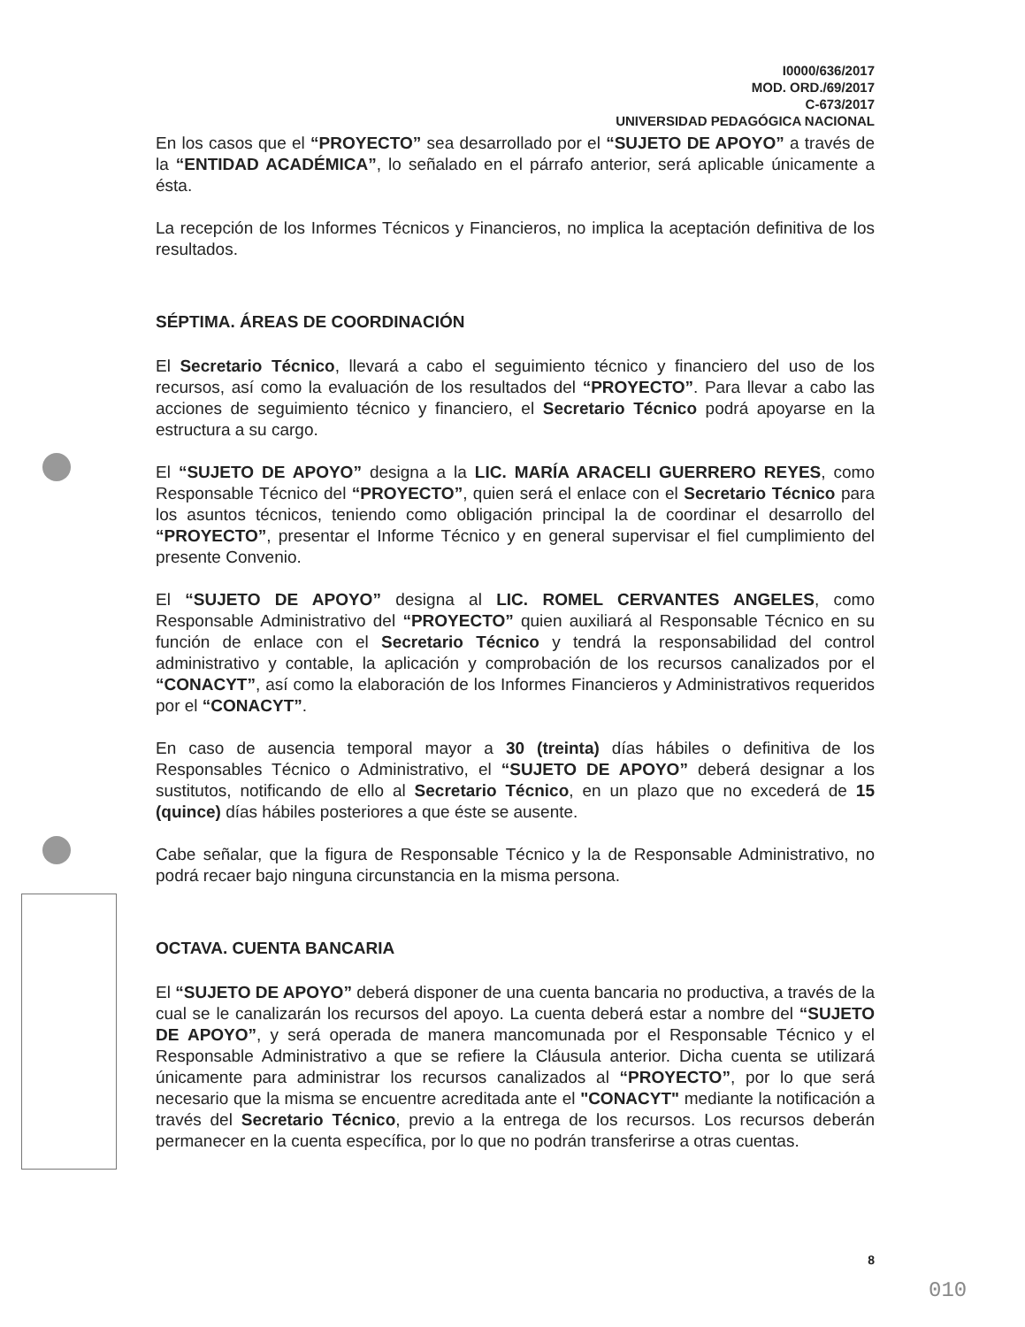I0000/636/2017
MOD. ORD./69/2017
C-673/2017
UNIVERSIDAD PEDAGÓGICA NACIONAL
En los casos que el “PROYECTO” sea desarrollado por el “SUJETO DE APOYO” a través de la “ENTIDAD ACADÉMICA”, lo señalado en el párrafo anterior, será aplicable únicamente a ésta.
La recepción de los Informes Técnicos y Financieros, no implica la aceptación definitiva de los resultados.
SÉPTIMA. ÁREAS DE COORDINACIÓN
El Secretario Técnico, llevará a cabo el seguimiento técnico y financiero del uso de los recursos, así como la evaluación de los resultados del “PROYECTO”. Para llevar a cabo las acciones de seguimiento técnico y financiero, el Secretario Técnico podrá apoyarse en la estructura a su cargo.
El “SUJETO DE APOYO” designa a la LIC. MARÍA ARACELI GUERRERO REYES, como Responsable Técnico del “PROYECTO”, quien será el enlace con el Secretario Técnico para los asuntos técnicos, teniendo como obligación principal la de coordinar el desarrollo del “PROYECTO”, presentar el Informe Técnico y en general supervisar el fiel cumplimiento del presente Convenio.
El “SUJETO DE APOYO” designa al LIC. ROMEL CERVANTES ANGELES, como Responsable Administrativo del “PROYECTO” quien auxiliará al Responsable Técnico en su función de enlace con el Secretario Técnico y tendrá la responsabilidad del control administrativo y contable, la aplicación y comprobación de los recursos canalizados por el “CONACYT”, así como la elaboración de los Informes Financieros y Administrativos requeridos por el “CONACYT”.
En caso de ausencia temporal mayor a 30 (treinta) días hábiles o definitiva de los Responsables Técnico o Administrativo, el “SUJETO DE APOYO” deberá designar a los sustitutos, notificando de ello al Secretario Técnico, en un plazo que no excederá de 15 (quince) días hábiles posteriores a que éste se ausente.
Cabe señalar, que la figura de Responsable Técnico y la de Responsable Administrativo, no podrá recaer bajo ninguna circunstancia en la misma persona.
OCTAVA. CUENTA BANCARIA
El “SUJETO DE APOYO” deberá disponer de una cuenta bancaria no productiva, a través de la cual se le canalizarán los recursos del apoyo. La cuenta deberá estar a nombre del “SUJETO DE APOYO”, y será operada de manera mancomunada por el Responsable Técnico y el Responsable Administrativo a que se refiere la Cláusula anterior. Dicha cuenta se utilizará únicamente para administrar los recursos canalizados al “PROYECTO”, por lo que será necesario que la misma se encuentre acreditada ante el "CONACYT" mediante la notificación a través del Secretario Técnico, previo a la entrega de los recursos. Los recursos deberán permanecer en la cuenta específica, por lo que no podrán transferirse a otras cuentas.
8
010